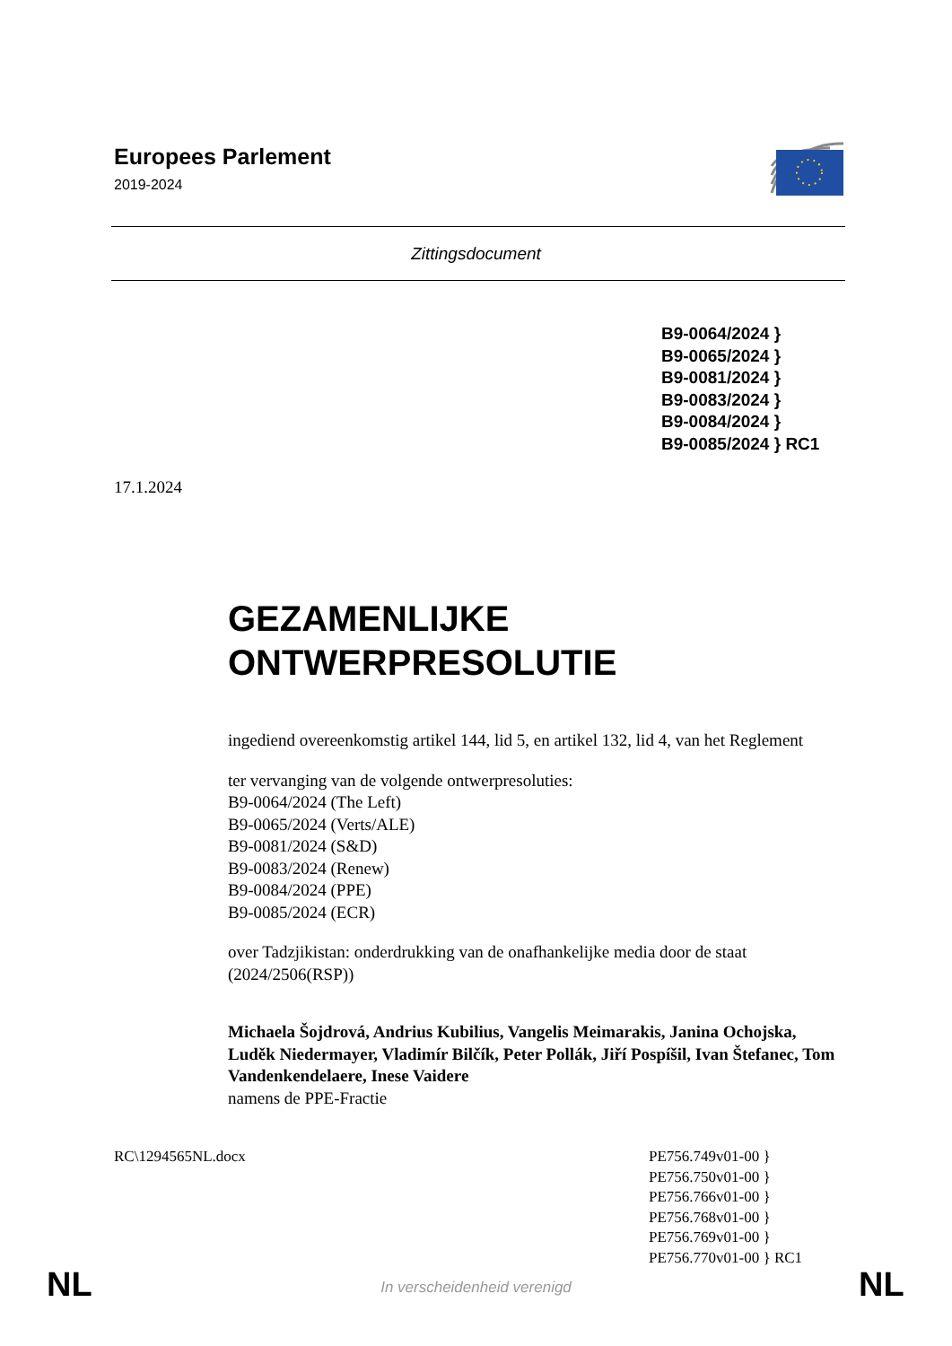Europees Parlement
2019-2024
Zittingsdocument
B9-0064/2024 }
B9-0065/2024 }
B9-0081/2024 }
B9-0083/2024 }
B9-0084/2024 }
B9-0085/2024 } RC1
17.1.2024
GEZAMENLIJKE
ONTWERPRESOLUTIE
ingediend overeenkomstig artikel 144, lid 5, en artikel 132, lid 4, van het Reglement
ter vervanging van de volgende ontwerpresoluties:
B9-0064/2024 (The Left)
B9-0065/2024 (Verts/ALE)
B9-0081/2024 (S&D)
B9-0083/2024 (Renew)
B9-0084/2024 (PPE)
B9-0085/2024 (ECR)
over Tadzjikistan: onderdrukking van de onafhankelijke media door de staat (2024/2506(RSP))
Michaela Šojdrová, Andrius Kubilius, Vangelis Meimarakis, Janina Ochojska, Luděk Niedermayer, Vladimír Bilčík, Peter Pollák, Jiří Pospíšil, Ivan Štefanec, Tom Vandenkendelaere, Inese Vaidere
namens de PPE-Fractie
RC\1294565NL.docx
PE756.749v01-00 }
PE756.750v01-00 }
PE756.766v01-00 }
PE756.768v01-00 }
PE756.769v01-00 }
PE756.770v01-00 } RC1
NL In verscheidenheid verenigd NL